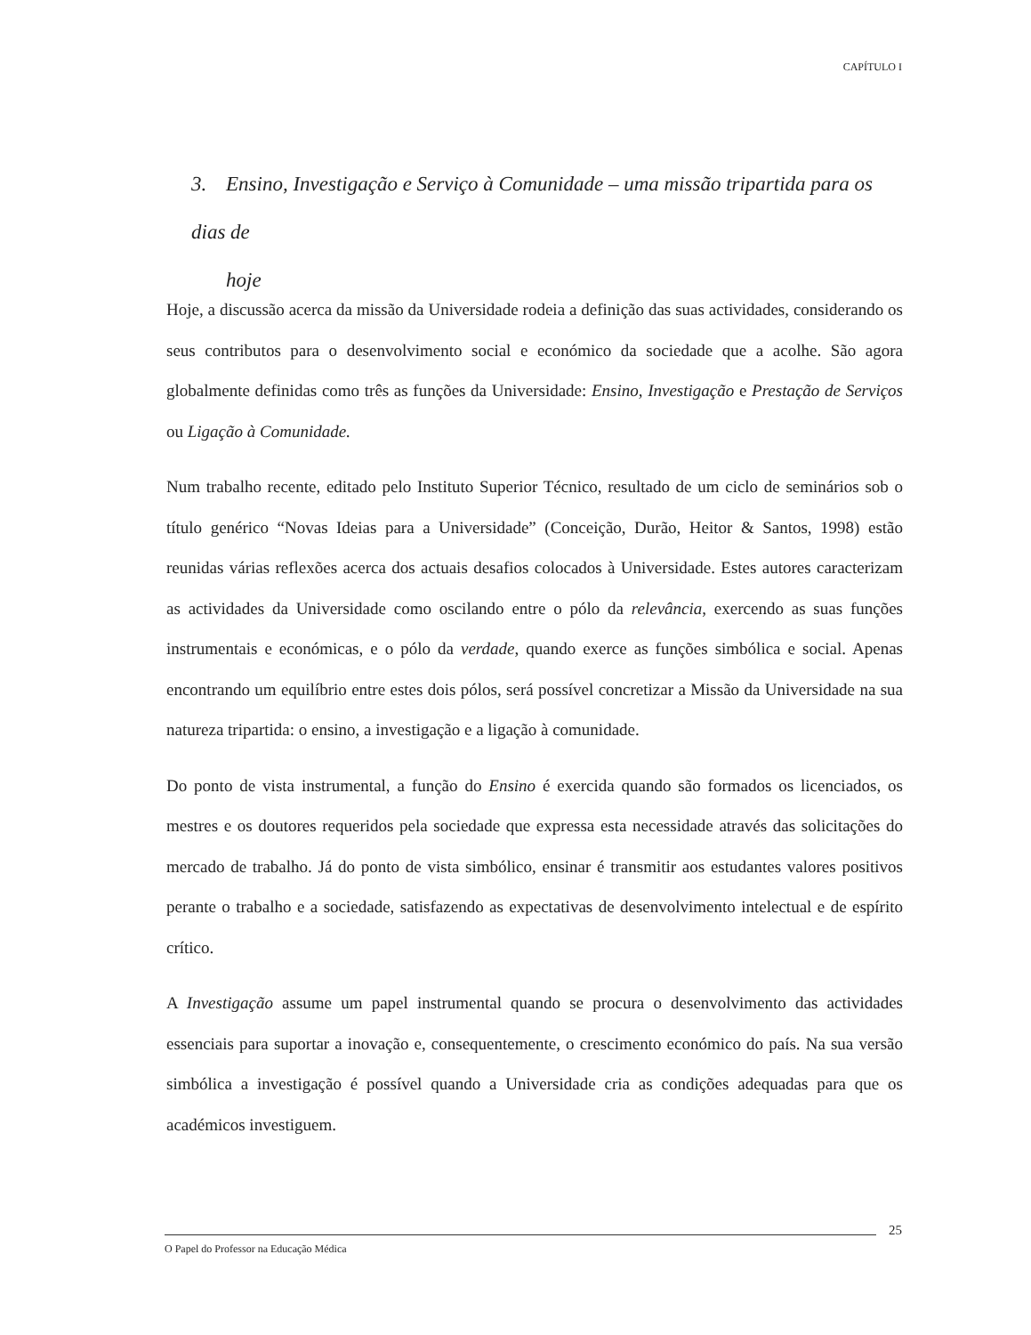CAPÍTULO I
3. Ensino, Investigação e Serviço à Comunidade – uma missão tripartida para os dias de
hoje
Hoje, a discussão acerca da missão da Universidade rodeia a definição das suas actividades, considerando os seus contributos para o desenvolvimento social e económico da sociedade que a acolhe. São agora globalmente definidas como três as funções da Universidade: Ensino, Investigação e Prestação de Serviços ou Ligação à Comunidade.
Num trabalho recente, editado pelo Instituto Superior Técnico, resultado de um ciclo de seminários sob o título genérico “Novas Ideias para a Universidade” (Conceição, Durão, Heitor & Santos, 1998) estão reunidas várias reflexões acerca dos actuais desafios colocados à Universidade. Estes autores caracterizam as actividades da Universidade como oscilando entre o pólo da relevância, exercendo as suas funções instrumentais e económicas, e o pólo da verdade, quando exerce as funções simbólica e social. Apenas encontrando um equilíbrio entre estes dois pólos, será possível concretizar a Missão da Universidade na sua natureza tripartida: o ensino, a investigação e a ligação à comunidade.
Do ponto de vista instrumental, a função do Ensino é exercida quando são formados os licenciados, os mestres e os doutores requeridos pela sociedade que expressa esta necessidade através das solicitações do mercado de trabalho. Já do ponto de vista simbólico, ensinar é transmitir aos estudantes valores positivos perante o trabalho e a sociedade, satisfazendo as expectativas de desenvolvimento intelectual e de espírito crítico.
A Investigação assume um papel instrumental quando se procura o desenvolvimento das actividades essenciais para suportar a inovação e, consequentemente, o crescimento económico do país. Na sua versão simbólica a investigação é possível quando a Universidade cria as condições adequadas para que os académicos investiguem.
25
O Papel do Professor na Educação Médica